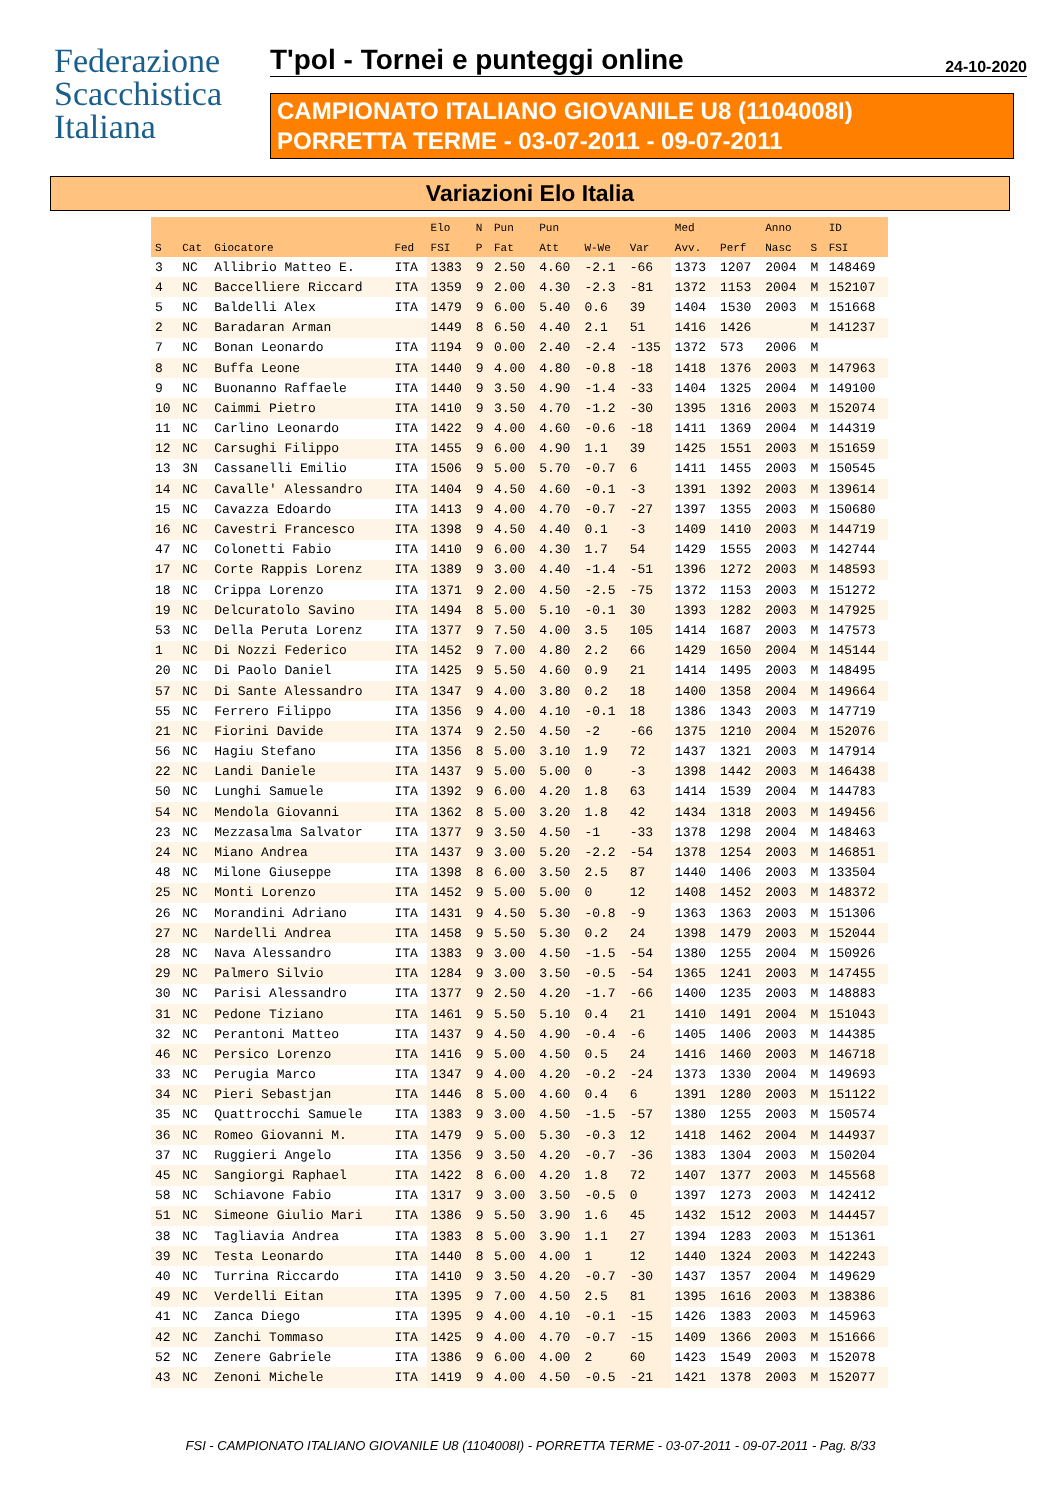Federazione
Scacchistica
Italiana
T'pol - Tornei e punteggi online 24-10-2020
CAMPIONATO ITALIANO GIOVANILE U8 (1104008I)
PORRETTA TERME - 03-07-2011 - 09-07-2011
Variazioni Elo Italia
| | | | | Elo | N | Pun | Pun | | | Med | | Anno | | ID |
| --- | --- | --- | --- | --- | --- | --- | --- | --- | --- | --- | --- | --- | --- | --- |
| S | Cat | Giocatore | Fed | FSI | P | Fat | Att | W-We | Var | Avv. | Perf | Nasc | S | FSI |
| 3 | NC | Allibrio Matteo E. | ITA | 1383 | 9 | 2.50 | 4.60 | -2.1 | -66 | 1373 | 1207 | 2004 | M | 148469 |
| 4 | NC | Baccelliere Riccard | ITA | 1359 | 9 | 2.00 | 4.30 | -2.3 | -81 | 1372 | 1153 | 2004 | M | 152107 |
| 5 | NC | Baldelli Alex | ITA | 1479 | 9 | 6.00 | 5.40 | 0.6 | 39 | 1404 | 1530 | 2003 | M | 151668 |
| 2 | NC | Baradaran Arman | | 1449 | 8 | 6.50 | 4.40 | 2.1 | 51 | 1416 | 1426 | | M | 141237 |
| 7 | NC | Bonan Leonardo | ITA | 1194 | 9 | 0.00 | 2.40 | -2.4 | -135 | 1372 | 573 | 2006 | M | |
| 8 | NC | Buffa Leone | ITA | 1440 | 9 | 4.00 | 4.80 | -0.8 | -18 | 1418 | 1376 | 2003 | M | 147963 |
| 9 | NC | Buonanno Raffaele | ITA | 1440 | 9 | 3.50 | 4.90 | -1.4 | -33 | 1404 | 1325 | 2004 | M | 149100 |
| 10 | NC | Caimmi Pietro | ITA | 1410 | 9 | 3.50 | 4.70 | -1.2 | -30 | 1395 | 1316 | 2003 | M | 152074 |
| 11 | NC | Carlino Leonardo | ITA | 1422 | 9 | 4.00 | 4.60 | -0.6 | -18 | 1411 | 1369 | 2004 | M | 144319 |
| 12 | NC | Carsughi Filippo | ITA | 1455 | 9 | 6.00 | 4.90 | 1.1 | 39 | 1425 | 1551 | 2003 | M | 151659 |
| 13 | 3N | Cassanelli Emilio | ITA | 1506 | 9 | 5.00 | 5.70 | -0.7 | 6 | 1411 | 1455 | 2003 | M | 150545 |
| 14 | NC | Cavalle' Alessandro | ITA | 1404 | 9 | 4.50 | 4.60 | -0.1 | -3 | 1391 | 1392 | 2003 | M | 139614 |
| 15 | NC | Cavazza Edoardo | ITA | 1413 | 9 | 4.00 | 4.70 | -0.7 | -27 | 1397 | 1355 | 2003 | M | 150680 |
| 16 | NC | Cavestri Francesco | ITA | 1398 | 9 | 4.50 | 4.40 | 0.1 | -3 | 1409 | 1410 | 2003 | M | 144719 |
| 47 | NC | Colonetti Fabio | ITA | 1410 | 9 | 6.00 | 4.30 | 1.7 | 54 | 1429 | 1555 | 2003 | M | 142744 |
| 17 | NC | Corte Rappis Lorenz | ITA | 1389 | 9 | 3.00 | 4.40 | -1.4 | -51 | 1396 | 1272 | 2003 | M | 148593 |
| 18 | NC | Crippa Lorenzo | ITA | 1371 | 9 | 2.00 | 4.50 | -2.5 | -75 | 1372 | 1153 | 2003 | M | 151272 |
| 19 | NC | Delcuratolo Savino | ITA | 1494 | 8 | 5.00 | 5.10 | -0.1 | 30 | 1393 | 1282 | 2003 | M | 147925 |
| 53 | NC | Della Peruta Lorenz | ITA | 1377 | 9 | 7.50 | 4.00 | 3.5 | 105 | 1414 | 1687 | 2003 | M | 147573 |
| 1 | NC | Di Nozzi Federico | ITA | 1452 | 9 | 7.00 | 4.80 | 2.2 | 66 | 1429 | 1650 | 2004 | M | 145144 |
| 20 | NC | Di Paolo Daniel | ITA | 1425 | 9 | 5.50 | 4.60 | 0.9 | 21 | 1414 | 1495 | 2003 | M | 148495 |
| 57 | NC | Di Sante Alessandro | ITA | 1347 | 9 | 4.00 | 3.80 | 0.2 | 18 | 1400 | 1358 | 2004 | M | 149664 |
| 55 | NC | Ferrero Filippo | ITA | 1356 | 9 | 4.00 | 4.10 | -0.1 | 18 | 1386 | 1343 | 2003 | M | 147719 |
| 21 | NC | Fiorini Davide | ITA | 1374 | 9 | 2.50 | 4.50 | -2 | -66 | 1375 | 1210 | 2004 | M | 152076 |
| 56 | NC | Hagiu Stefano | ITA | 1356 | 8 | 5.00 | 3.10 | 1.9 | 72 | 1437 | 1321 | 2003 | M | 147914 |
| 22 | NC | Landi Daniele | ITA | 1437 | 9 | 5.00 | 5.00 | 0 | -3 | 1398 | 1442 | 2003 | M | 146438 |
| 50 | NC | Lunghi Samuele | ITA | 1392 | 9 | 6.00 | 4.20 | 1.8 | 63 | 1414 | 1539 | 2004 | M | 144783 |
| 54 | NC | Mendola Giovanni | ITA | 1362 | 8 | 5.00 | 3.20 | 1.8 | 42 | 1434 | 1318 | 2003 | M | 149456 |
| 23 | NC | Mezzasalma Salvator | ITA | 1377 | 9 | 3.50 | 4.50 | -1 | -33 | 1378 | 1298 | 2004 | M | 148463 |
| 24 | NC | Miano Andrea | ITA | 1437 | 9 | 3.00 | 5.20 | -2.2 | -54 | 1378 | 1254 | 2003 | M | 146851 |
| 48 | NC | Milone Giuseppe | ITA | 1398 | 8 | 6.00 | 3.50 | 2.5 | 87 | 1440 | 1406 | 2003 | M | 133504 |
| 25 | NC | Monti Lorenzo | ITA | 1452 | 9 | 5.00 | 5.00 | 0 | 12 | 1408 | 1452 | 2003 | M | 148372 |
| 26 | NC | Morandini Adriano | ITA | 1431 | 9 | 4.50 | 5.30 | -0.8 | -9 | 1363 | 1363 | 2003 | M | 151306 |
| 27 | NC | Nardelli Andrea | ITA | 1458 | 9 | 5.50 | 5.30 | 0.2 | 24 | 1398 | 1479 | 2003 | M | 152044 |
| 28 | NC | Nava Alessandro | ITA | 1383 | 9 | 3.00 | 4.50 | -1.5 | -54 | 1380 | 1255 | 2004 | M | 150926 |
| 29 | NC | Palmero Silvio | ITA | 1284 | 9 | 3.00 | 3.50 | -0.5 | -54 | 1365 | 1241 | 2003 | M | 147455 |
| 30 | NC | Parisi Alessandro | ITA | 1377 | 9 | 2.50 | 4.20 | -1.7 | -66 | 1400 | 1235 | 2003 | M | 148883 |
| 31 | NC | Pedone Tiziano | ITA | 1461 | 9 | 5.50 | 5.10 | 0.4 | 21 | 1410 | 1491 | 2004 | M | 151043 |
| 32 | NC | Perantoni Matteo | ITA | 1437 | 9 | 4.50 | 4.90 | -0.4 | -6 | 1405 | 1406 | 2003 | M | 144385 |
| 46 | NC | Persico Lorenzo | ITA | 1416 | 9 | 5.00 | 4.50 | 0.5 | 24 | 1416 | 1460 | 2003 | M | 146718 |
| 33 | NC | Perugia Marco | ITA | 1347 | 9 | 4.00 | 4.20 | -0.2 | -24 | 1373 | 1330 | 2004 | M | 149693 |
| 34 | NC | Pieri Sebastjan | ITA | 1446 | 8 | 5.00 | 4.60 | 0.4 | 6 | 1391 | 1280 | 2003 | M | 151122 |
| 35 | NC | Quattrocchi Samuele | ITA | 1383 | 9 | 3.00 | 4.50 | -1.5 | -57 | 1380 | 1255 | 2003 | M | 150574 |
| 36 | NC | Romeo Giovanni M. | ITA | 1479 | 9 | 5.00 | 5.30 | -0.3 | 12 | 1418 | 1462 | 2004 | M | 144937 |
| 37 | NC | Ruggieri Angelo | ITA | 1356 | 9 | 3.50 | 4.20 | -0.7 | -36 | 1383 | 1304 | 2003 | M | 150204 |
| 45 | NC | Sangiorgi Raphael | ITA | 1422 | 8 | 6.00 | 4.20 | 1.8 | 72 | 1407 | 1377 | 2003 | M | 145568 |
| 58 | NC | Schiavone Fabio | ITA | 1317 | 9 | 3.00 | 3.50 | -0.5 | 0 | 1397 | 1273 | 2003 | M | 142412 |
| 51 | NC | Simeone Giulio Mari | ITA | 1386 | 9 | 5.50 | 3.90 | 1.6 | 45 | 1432 | 1512 | 2003 | M | 144457 |
| 38 | NC | Tagliavia Andrea | ITA | 1383 | 8 | 5.00 | 3.90 | 1.1 | 27 | 1394 | 1283 | 2003 | M | 151361 |
| 39 | NC | Testa Leonardo | ITA | 1440 | 8 | 5.00 | 4.00 | 1 | 12 | 1440 | 1324 | 2003 | M | 142243 |
| 40 | NC | Turrina Riccardo | ITA | 1410 | 9 | 3.50 | 4.20 | -0.7 | -30 | 1437 | 1357 | 2004 | M | 149629 |
| 49 | NC | Verdelli Eitan | ITA | 1395 | 9 | 7.00 | 4.50 | 2.5 | 81 | 1395 | 1616 | 2003 | M | 138386 |
| 41 | NC | Zanca Diego | ITA | 1395 | 9 | 4.00 | 4.10 | -0.1 | -15 | 1426 | 1383 | 2003 | M | 145963 |
| 42 | NC | Zanchi Tommaso | ITA | 1425 | 9 | 4.00 | 4.70 | -0.7 | -15 | 1409 | 1366 | 2003 | M | 151666 |
| 52 | NC | Zenere Gabriele | ITA | 1386 | 9 | 6.00 | 4.00 | 2 | 60 | 1423 | 1549 | 2003 | M | 152078 |
| 43 | NC | Zenoni Michele | ITA | 1419 | 9 | 4.00 | 4.50 | -0.5 | -21 | 1421 | 1378 | 2003 | M | 152077 |
FSI - CAMPIONATO ITALIANO GIOVANILE U8 (1104008I) - PORRETTA TERME - 03-07-2011 - 09-07-2011 - Pag. 8/33